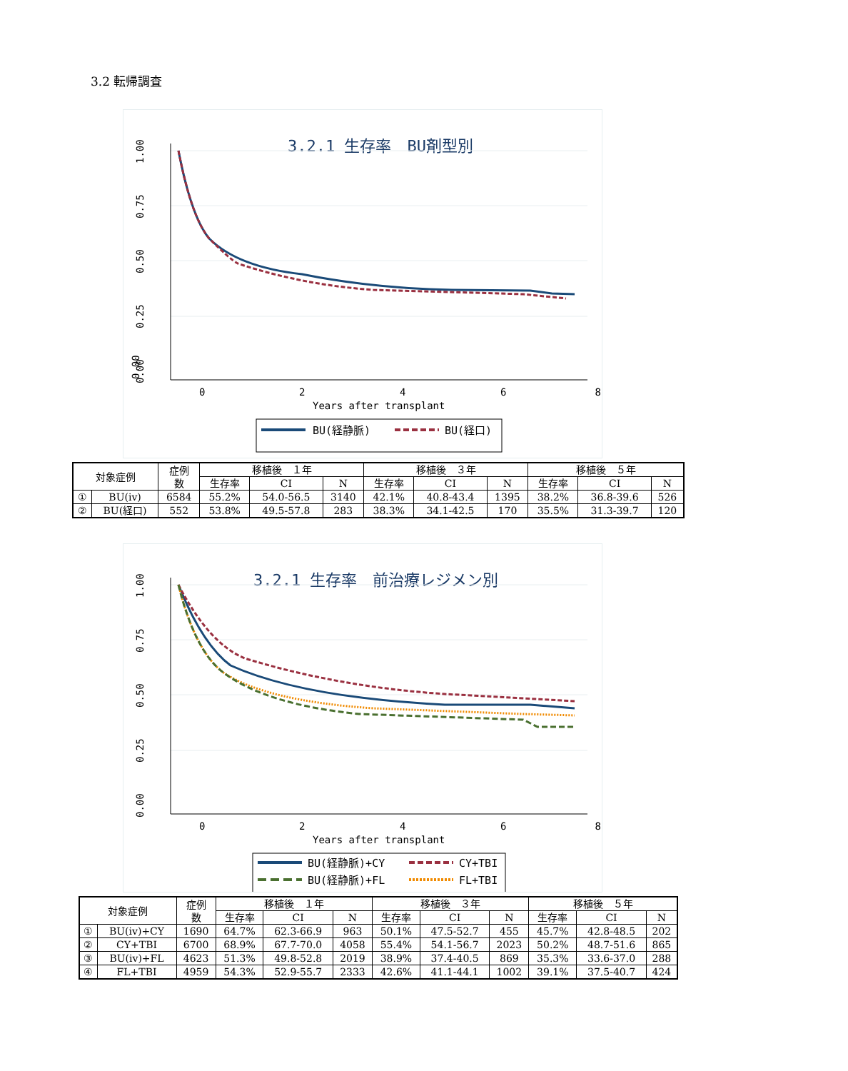3.2 転帰調査
3.2.1 生存率　BU剤型別
0.00
0
2
4
6
8
Years after transplant
0.00
0.25
0.50
0.75
1.00
BU(経静脈)
BU(経口)
| 対象症例 | | 症例 数 | 移植後 １年 | | | 移植後 ３年 | | | 移植後 ５年 | | |
| --- | --- | --- | --- | --- | --- | --- | --- | --- | --- | --- | --- |
| | | | 生存率 | CI | N | 生存率 | CI | N | 生存率 | CI | N |
| ① | BU(iv) | 6584 | 55.2% | 54.0-56.5 | 3140 | 42.1% | 40.8-43.4 | 1395 | 38.2% | 36.8-39.6 | 526 |
| ② | BU(経口) | 552 | 53.8% | 49.5-57.8 | 283 | 38.3% | 34.1-42.5 | 170 | 35.5% | 31.3-39.7 | 120 |
3.2.1 生存率　前治療レジメン別
0
2
4
6
8
Years after transplant
0.00
0.25
0.50
0.75
1.00
BU(経静脈)+CY
CY+TBI
BU(経静脈)+FL
FL+TBI
| 対象症例 | | 症例 数 | 移植後 １年 | | | 移植後 ３年 | | | 移植後 ５年 | | |
| --- | --- | --- | --- | --- | --- | --- | --- | --- | --- | --- | --- |
| | | | 生存率 | CI | N | 生存率 | CI | N | 生存率 | CI | N |
| ① | BU(iv)+CY | 1690 | 64.7% | 62.3-66.9 | 963 | 50.1% | 47.5-52.7 | 455 | 45.7% | 42.8-48.5 | 202 |
| ② | CY+TBI | 6700 | 68.9% | 67.7-70.0 | 4058 | 55.4% | 54.1-56.7 | 2023 | 50.2% | 48.7-51.6 | 865 |
| ③ | BU(iv)+FL | 4623 | 51.3% | 49.8-52.8 | 2019 | 38.9% | 37.4-40.5 | 869 | 35.3% | 33.6-37.0 | 288 |
| ④ | FL+TBI | 4959 | 54.3% | 52.9-55.7 | 2333 | 42.6% | 41.1-44.1 | 1002 | 39.1% | 37.5-40.7 | 424 |